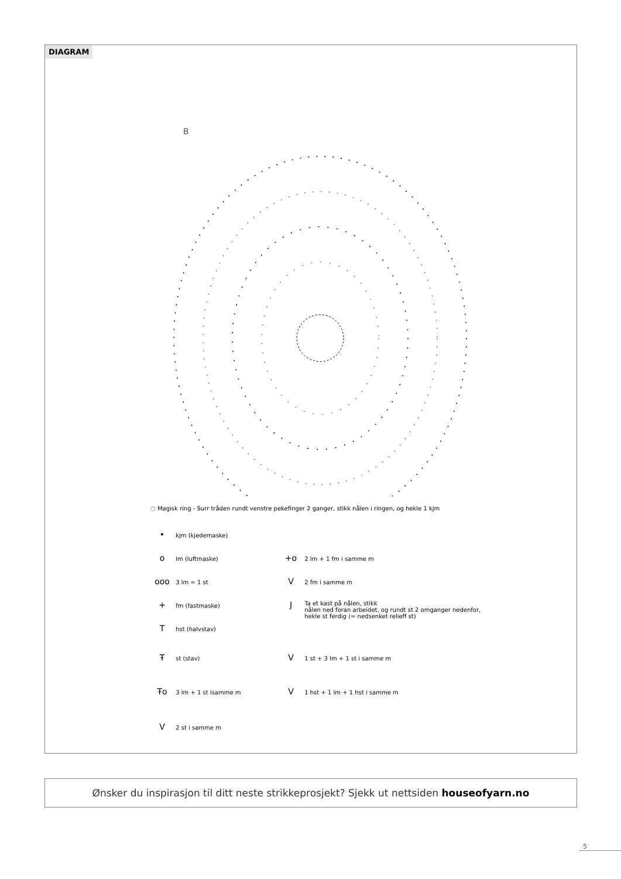DIAGRAM
B
◌ Magisk ring - Surr tråden rundt venstre pekefinger 2 ganger, stikk nålen i ringen, og hekle 1 kjm
• kjm (kjedemaske)
o lm (luftmaske)
ooo 3 lm = 1 st
+ fm (fastmaske)
T hst (halvstav)
Ŧ st (stav)
Ŧo 3 lm + 1 st isamme m
V 2 st i samme m
+o 2 lm + 1 fm i samme m
V 2 fm i samme m
J Ta et kast på nålen, stikk
nålen ned foran arbeidet, og rundt st 2 omganger nedenfor,
hekle st ferdig (= nedsenket relieff st)
V 1 st + 3 lm + 1 st i samme m
V 1 hst + 1 lm + 1 hst i samme m
Ønsker du inspirasjon til ditt neste strikkeprosjekt? Sjekk ut nettsiden houseofyarn.no
5